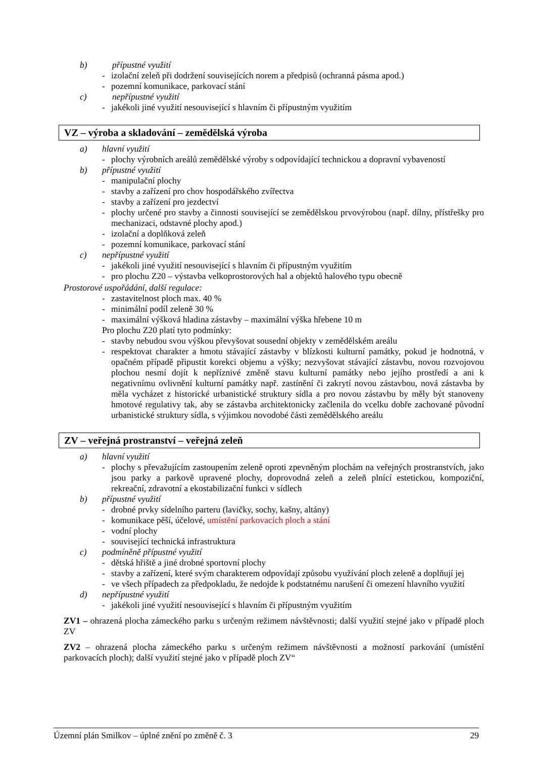b) přípustné využití
izolační zeleň při dodržení souvisejících norem a předpisů (ochranná pásma apod.)
pozemní komunikace, parkovací stání
c) nepřípustné využití
jakékoli jiné využití nesouvisející s hlavním či přípustným využitím
VZ – výroba a skladování – zemědělská výroba
a) hlavní využití
plochy výrobních areálů zemědělské výroby s odpovídající technickou a dopravní vybaveností
b) přípustné využití
manipulační plochy
stavby a zařízení pro chov hospodářského zvířectva
stavby a zařízení pro jezdectví
plochy určené pro stavby a činnosti související se zemědělskou prvovýrobou (např. dílny, přístřešky pro mechanizaci, odstavné plochy apod.)
izolační a doplňková zeleň
pozemní komunikace, parkovací stání
c) nepřípustné využití
jakékoli jiné využití nesouvisející s hlavním či přípustným využitím
pro plochu Z20 – výstavba velkoprostorových hal a objektů halového typu obecně
Prostorové uspořádání, další regulace:
zastavitelnost ploch max. 40 %
minimální podíl zeleně 30 %
maximální výšková hladina zástavby – maximální výška hřebene 10 m
Pro plochu Z20 platí tyto podmínky:
stavby nebudou svou výškou převyšovat sousední objekty v zemědělském areálu
respektovat charakter a hmotu stávající zástavby v blízkosti kulturní památky, pokud je hodnotná, v opačném případě připustit korekci objemu a výšky; nezvyšovat stávající zástavbu, novou rozvojovou plochou nesmí dojít k nepříznivé změně stavu kulturní památky nebo jejího prostředí a ani k negativnímu ovlivnění kulturní památky např. zastínění či zakrytí novou zástavbou, nová zástavba by měla vycházet z historické urbanistické struktury sídla a pro novou zástavbu by měly být stanoveny hmotové regulativy tak, aby se zástavba architektonicky začlenila do vcelku dobře zachované původní urbanistické struktury sídla, s výjimkou novodobé části zemědělského areálu
ZV – veřejná prostranství – veřejná zeleň
a) hlavní využití
plochy s převažujícím zastoupením zeleně oproti zpevněným plochám na veřejných prostranstvích, jako jsou parky a parkově upravené plochy, doprovodná zeleň a zeleň plnící estetickou, kompoziční, rekreační, zdravotní a ekostabilizační funkci v sídlech
b) přípustné využití
drobné prvky sídelního parteru (lavičky, sochy, kašny, altány)
komunikace pěší, účelové, umístění parkovacích ploch a stání
vodní plochy
související technická infrastruktura
c) podmíněně přípustné využití
dětská hřiště a jiné drobné sportovní plochy
stavby a zařízení, které svým charakterem odpovídají způsobu využívání ploch zeleně a doplňují jej
ve všech případech za předpokladu, že nedojde k podstatnému narušení či omezení hlavního využití
d) nepřípustné využití
jakékoli jiné využití nesouvisející s hlavním či přípustným využitím
ZV1 – ohrazená plocha zámeckého parku s určeným režimem návštěvnosti; další využití stejné jako v případě ploch ZV
ZV2 – ohrazená plocha zámeckého parku s určeným režimem návštěvnosti a možností parkování (umístění parkovacích ploch); další využití stejné jako v případě ploch ZV“
Územní plán Smilkov – úplné znění po změně č. 3 29